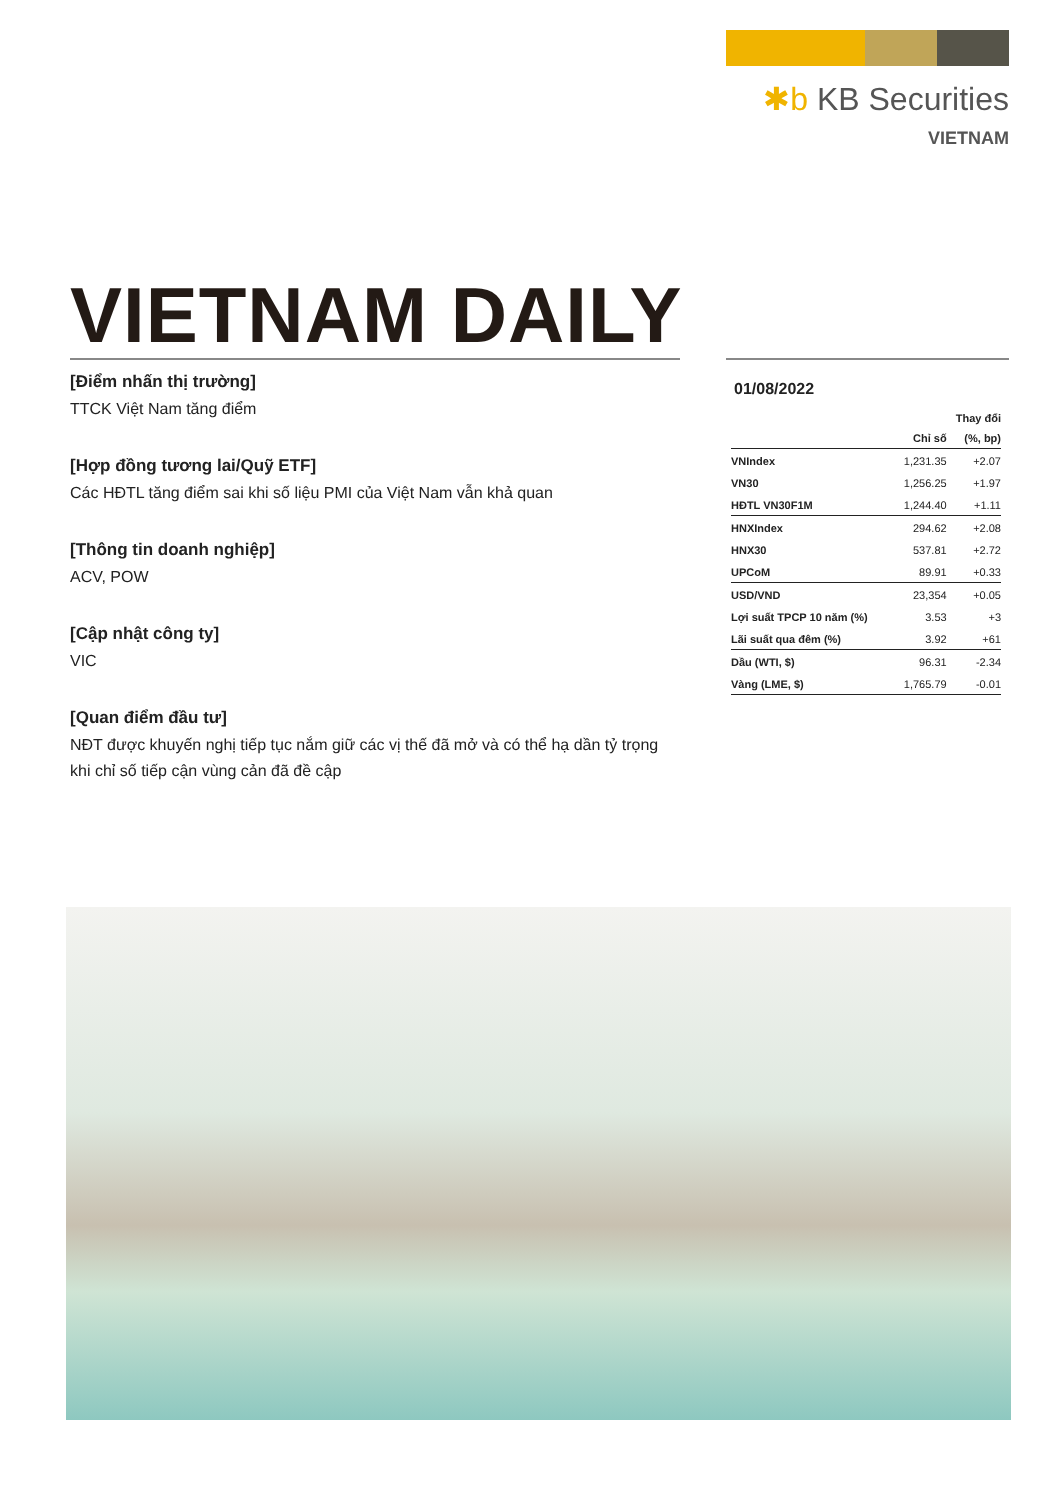✱b KB Securities
VIETNAM
VIETNAM DAILY
[Điểm nhấn thị trường]
TTCK Việt Nam tăng điểm
[Hợp đồng tương lai/Quỹ ETF]
Các HĐTL tăng điểm sai khi số liệu PMI của Việt Nam vẫn khả quan
[Thông tin doanh nghiệp]
ACV, POW
[Cập nhật công ty]
VIC
[Quan điểm đầu tư]
NĐT được khuyến nghị tiếp tục nắm giữ các vị thế đã mở và có thể hạ dần tỷ trọng khi chỉ số tiếp cận vùng cản đã đề cập
01/08/2022
| | | Thay đổi |
| --- | --- | --- |
| | Chỉ số | (%, bp) |
| VNIndex | 1,231.35 | +2.07 |
| VN30 | 1,256.25 | +1.97 |
| HĐTL VN30F1M | 1,244.40 | +1.11 |
| HNXIndex | 294.62 | +2.08 |
| HNX30 | 537.81 | +2.72 |
| UPCoM | 89.91 | +0.33 |
| USD/VND | 23,354 | +0.05 |
| Lợi suất TPCP 10 năm (%) | 3.53 | +3 |
| Lãi suất qua đêm (%) | 3.92 | +61 |
| Dầu (WTI, $) | 96.31 | -2.34 |
| Vàng (LME, $) | 1,765.79 | -0.01 |